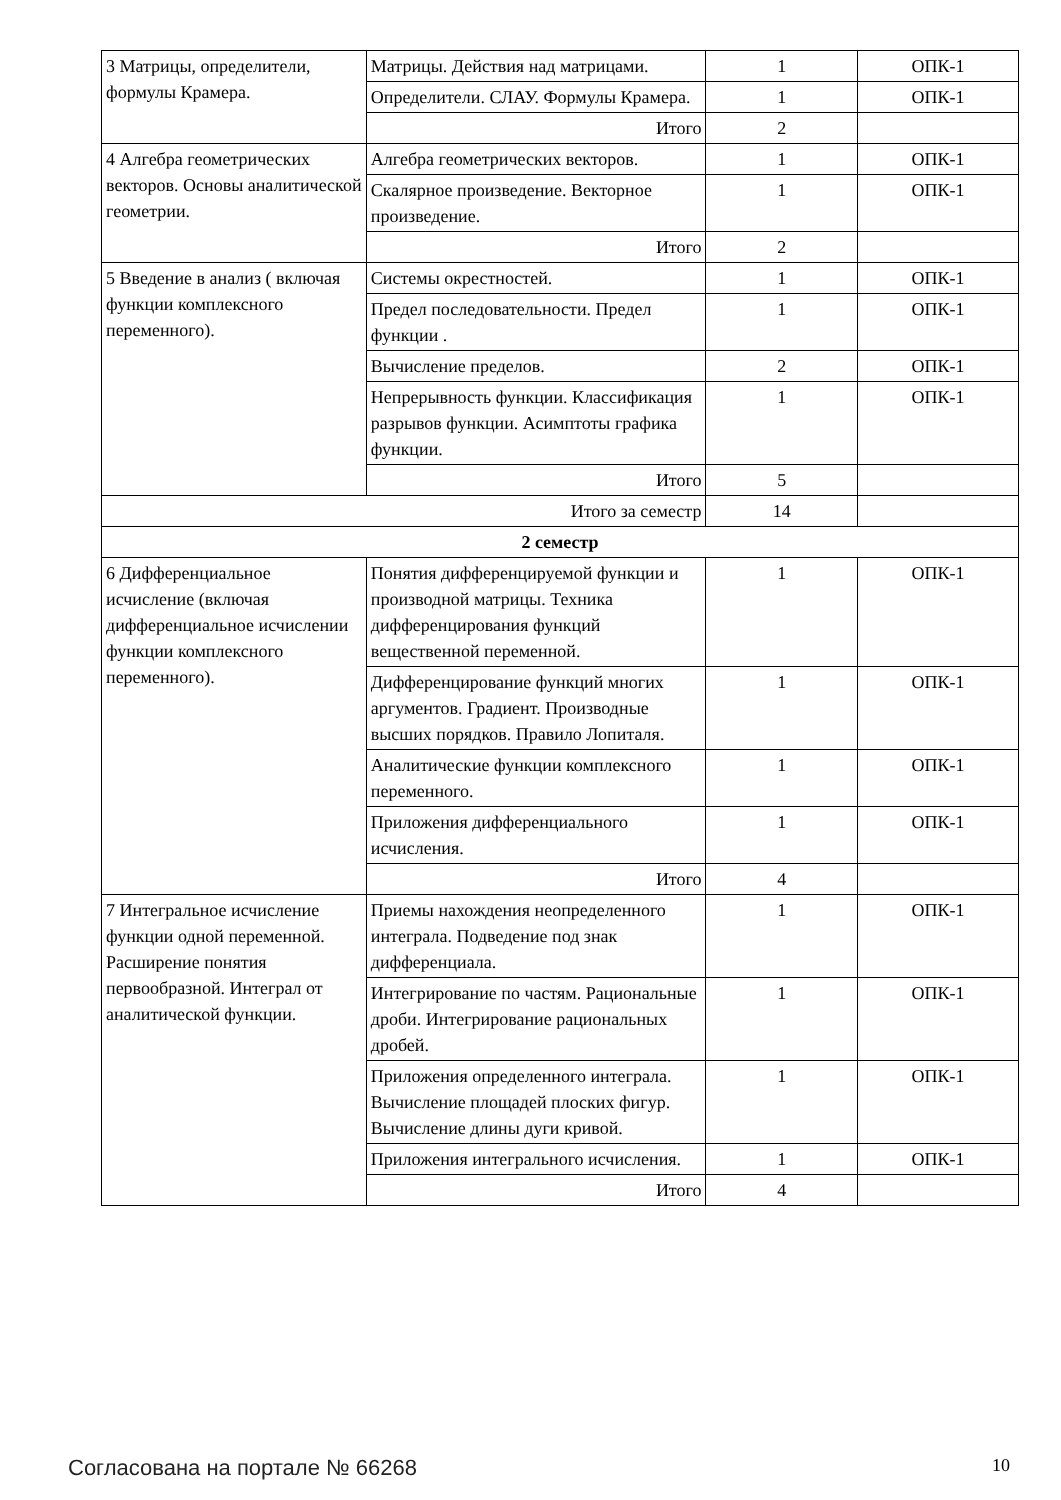| 3 Матрицы, определители, формулы Крамера. | Матрицы. Действия над матрицами. | 1 | ОПК-1 |
| | Определители. СЛАУ. Формулы Крамера. | 1 | ОПК-1 |
| | Итого | 2 | |
| 4 Алгебра геометрических векторов. Основы аналитической геометрии. | Алгебра геометрических векторов. | 1 | ОПК-1 |
| | Скалярное произведение. Векторное произведение. | 1 | ОПК-1 |
| | Итого | 2 | |
| 5 Введение в анализ ( включая функции комплексного переменного). | Системы окрестностей. | 1 | ОПК-1 |
| | Предел последовательности. Предел функции . | 1 | ОПК-1 |
| | Вычисление пределов. | 2 | ОПК-1 |
| | Непрерывность функции. Классификация разрывов функции. Асимптоты графика функции. | 1 | ОПК-1 |
| | Итого | 5 | |
| Итого за семестр | | 14 | |
| 2 семестр | | | |
| 6 Дифференциальное исчисление (включая дифференциальное исчислении функции комплексного переменного). | Понятия дифференцируемой функции и производной матрицы. Техника дифференцирования функций вещественной переменной. | 1 | ОПК-1 |
| | Дифференцирование функций многих аргументов. Градиент. Производные высших порядков. Правило Лопиталя. | 1 | ОПК-1 |
| | Аналитические функции комплексного переменного. | 1 | ОПК-1 |
| | Приложения дифференциального исчисления. | 1 | ОПК-1 |
| | Итого | 4 | |
| 7 Интегральное исчисление функции одной переменной. Расширение понятия первообразной. Интеграл от аналитической функции. | Приемы нахождения неопределенного интеграла. Подведение под знак дифференциала. | 1 | ОПК-1 |
| | Интегрирование по частям. Рациональные дроби. Интегрирование рациональных дробей. | 1 | ОПК-1 |
| | Приложения определенного интеграла. Вычисление площадей плоских фигур. Вычисление длины дуги кривой. | 1 | ОПК-1 |
| | Приложения интегрального исчисления. | 1 | ОПК-1 |
| | Итого | 4 | |
Согласована на портале № 66268 10